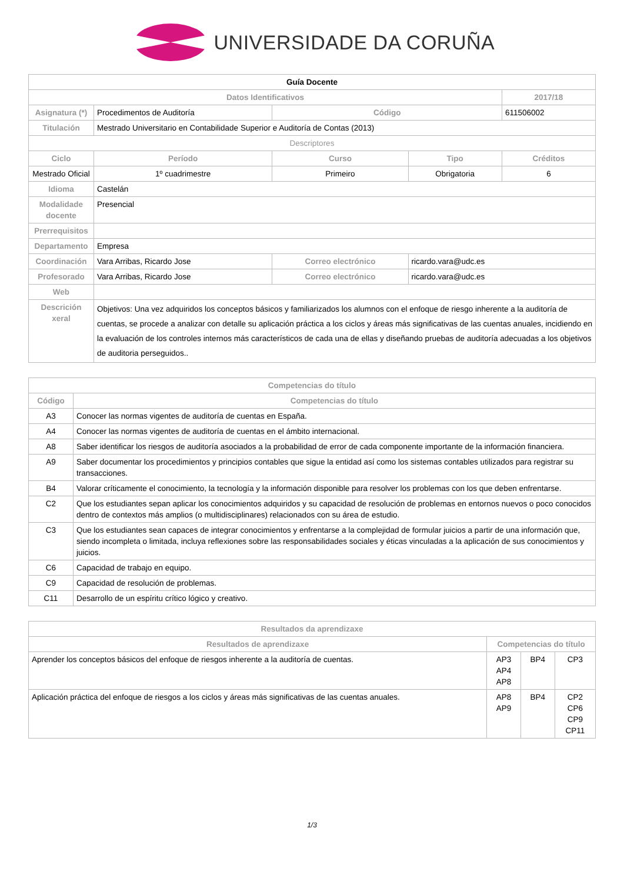UNIVERSIDADE DA CORUÑA
| Guía Docente | | | | | |
| --- | --- | --- | --- | --- | --- |
| Datos Identificativos | | | | | 2017/18 |
| Asignatura (*) | Procedimentos de Auditoría | | Código | | 611506002 |
| Titulación | Mestrado Universitario en Contabilidade Superior e Auditoría de Contas (2013) | | | | |
| Descriptores | | | | | |
| Ciclo | Período | Curso | | Tipo | Créditos |
| Mestrado Oficial | 1º cuadrimestre | Primeiro | | Obrigatoria | 6 |
| Idioma | Castelán | | | | |
| Modalidade docente | Presencial | | | | |
| Prerrequisitos | | | | | |
| Departamento | Empresa | | | | |
| Coordinación | Vara Arribas, Ricardo Jose | | Correo electrónico | ricardo.vara@udc.es | |
| Profesorado | Vara Arribas, Ricardo Jose | | Correo electrónico | ricardo.vara@udc.es | |
| Web | | | | | |
| Descrición xeral | Objetivos: Una vez adquiridos los conceptos básicos y familiarizados los alumnos con el enfoque de riesgo inherente a la auditoría de cuentas, se procede a analizar con detalle su aplicación práctica a los ciclos y áreas más significativas de las cuentas anuales, incidiendo en la evaluación de los controles internos más característicos de cada una de ellas y diseñando pruebas de auditoría adecuadas a los objetivos de auditoria perseguidos.. | | | | |
| Competencias do título | |
| --- | --- |
| Código | Competencias do título |
| A3 | Conocer las normas vigentes de auditoría de cuentas en España. |
| A4 | Conocer las normas vigentes de auditoría de cuentas en el ámbito internacional. |
| A8 | Saber identificar los riesgos de auditoría asociados a la probabilidad de error de cada componente importante de la información financiera. |
| A9 | Saber documentar los procedimientos y principios contables que sigue la entidad así como los sistemas contables utilizados para registrar su transacciones. |
| B4 | Valorar críticamente el conocimiento, la tecnología y la información disponible para resolver los problemas con los que deben enfrentarse. |
| C2 | Que los estudiantes sepan aplicar los conocimientos adquiridos y su capacidad de resolución de problemas en entornos nuevos o poco conocidos dentro de contextos más amplios (o multidisciplinares) relacionados con su área de estudio. |
| C3 | Que los estudiantes sean capaces de integrar conocimientos y enfrentarse a la complejidad de formular juicios a partir de una información que, siendo incompleta o limitada, incluya reflexiones sobre las responsabilidades sociales y éticas vinculadas a la aplicación de sus conocimientos y juicios. |
| C6 | Capacidad de trabajo en equipo. |
| C9 | Capacidad de resolución de problemas. |
| C11 | Desarrollo de un espíritu crítico lógico y creativo. |
| Resultados da aprendizaxe | | | |
| --- | --- | --- | --- |
| Resultados de aprendizaxe | Competencias do título | | |
| Aprender los conceptos básicos del enfoque de riesgos inherente a la auditoría de cuentas. | AP3 AP4 AP8 | BP4 | CP3 |
| Aplicación práctica del enfoque de riesgos a los ciclos y áreas más significativas de las cuentas anuales. | AP8 AP9 | BP4 | CP2 CP6 CP9 CP11 |
1/3